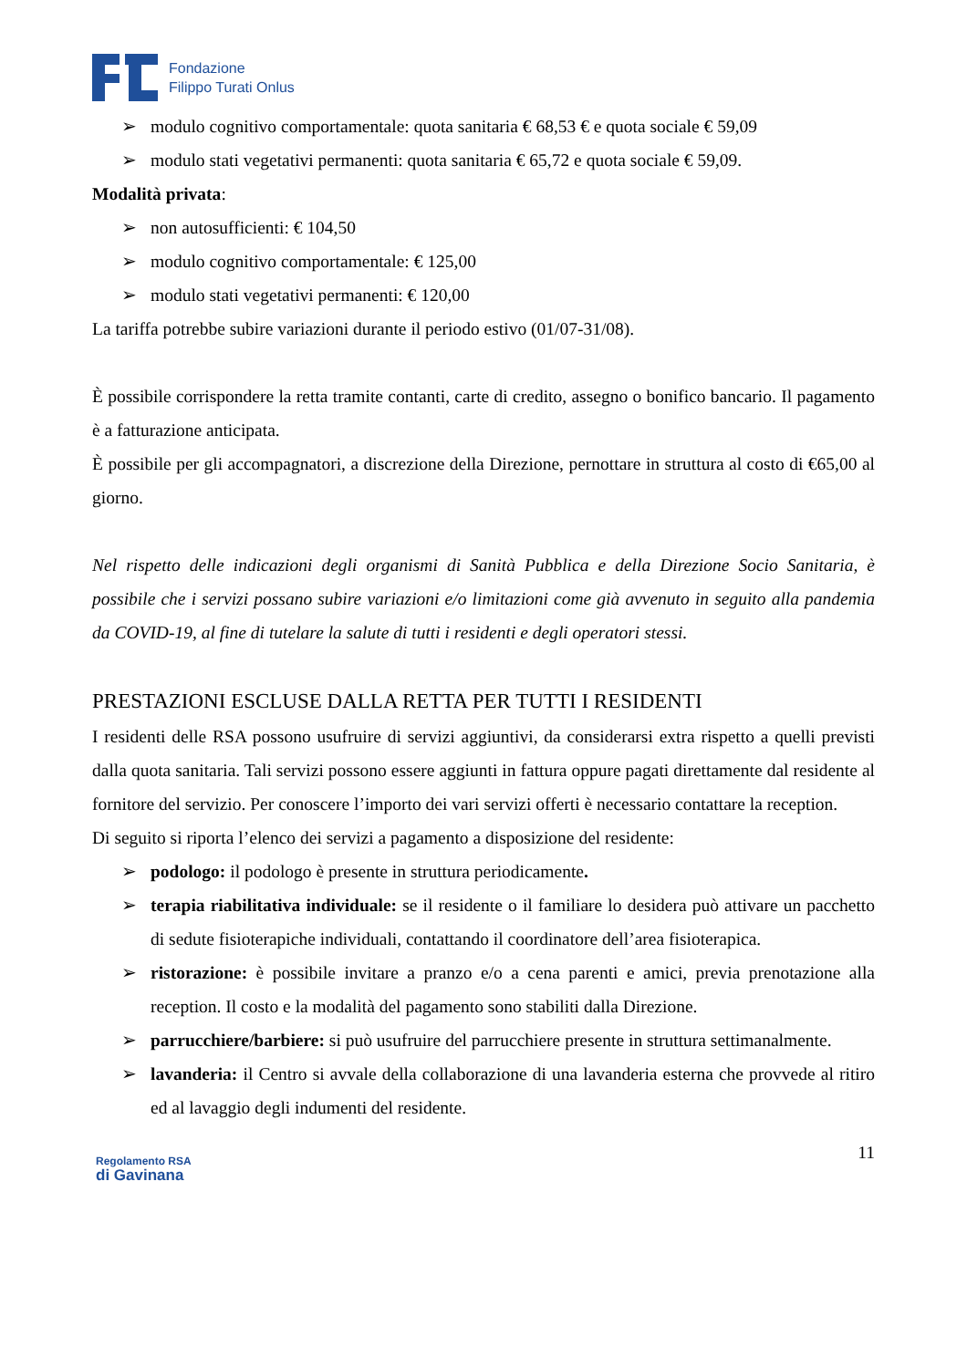Fondazione
Filippo Turati Onlus
➢ modulo cognitivo comportamentale: quota sanitaria € 68,53 € e quota sociale € 59,09
➢ modulo stati vegetativi permanenti: quota sanitaria € 65,72 e quota sociale € 59,09.
Modalità privata:
➢ non autosufficienti: € 104,50
➢ modulo cognitivo comportamentale: € 125,00
➢ modulo stati vegetativi permanenti: € 120,00
La tariffa potrebbe subire variazioni durante il periodo estivo (01/07-31/08).
È possibile corrispondere la retta tramite contanti, carte di credito, assegno o bonifico bancario. Il pagamento è a fatturazione anticipata.
È possibile per gli accompagnatori, a discrezione della Direzione, pernottare in struttura al costo di €65,00 al giorno.
Nel rispetto delle indicazioni degli organismi di Sanità Pubblica e della Direzione Socio Sanitaria, è possibile che i servizi possano subire variazioni e/o limitazioni come già avvenuto in seguito alla pandemia da COVID-19, al fine di tutelare la salute di tutti i residenti e degli operatori stessi.
PRESTAZIONI ESCLUSE DALLA RETTA PER TUTTI I RESIDENTI
I residenti delle RSA possono usufruire di servizi aggiuntivi, da considerarsi extra rispetto a quelli previsti dalla quota sanitaria. Tali servizi possono essere aggiunti in fattura oppure pagati direttamente dal residente al fornitore del servizio. Per conoscere l’importo dei vari servizi offerti è necessario contattare la reception.
Di seguito si riporta l’elenco dei servizi a pagamento a disposizione del residente:
➢ podologo: il podologo è presente in struttura periodicamente.
➢ terapia riabilitativa individuale: se il residente o il familiare lo desidera può attivare un pacchetto di sedute fisioterapiche individuali, contattando il coordinatore dell’area fisioterapica.
➢ ristorazione: è possibile invitare a pranzo e/o a cena parenti e amici, previa prenotazione alla reception. Il costo e la modalità del pagamento sono stabiliti dalla Direzione.
➢ parrucchiere/barbiere: si può usufruire del parrucchiere presente in struttura settimanalmente.
➢ lavanderia: il Centro si avvale della collaborazione di una lavanderia esterna che provvede al ritiro ed al lavaggio degli indumenti del residente.
Regolamento RSA
di Gavinana
11